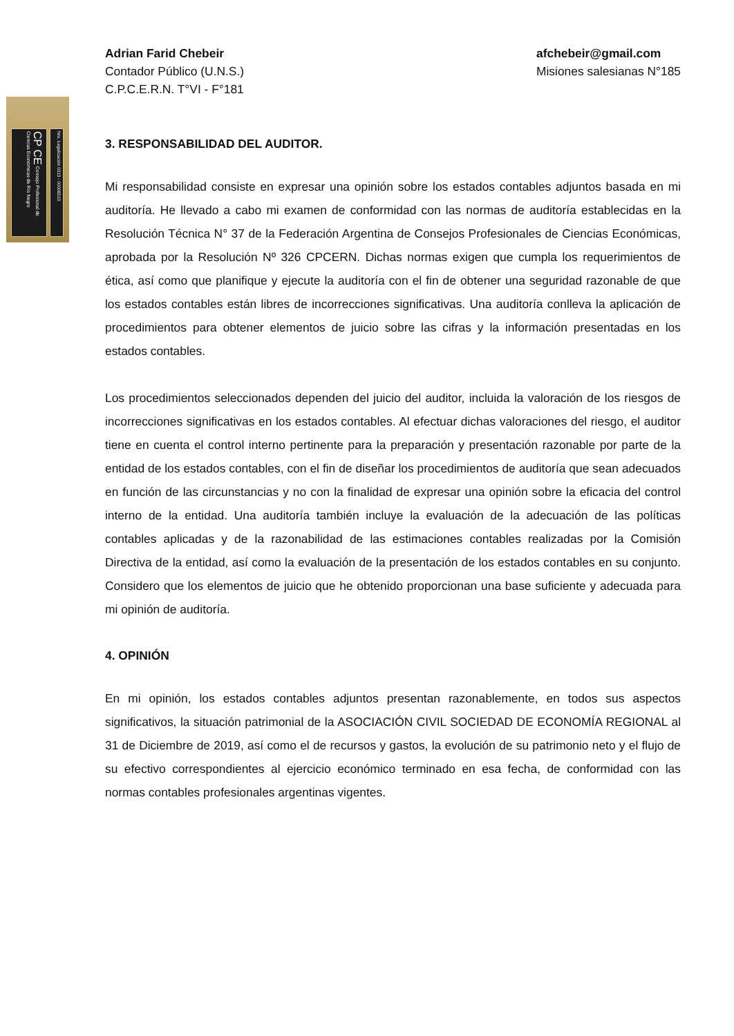CP CE Consejo Profesional de Ciencias Económicas de Río Negro
Nro. Legalización 0013 - 00006510
Adrian Farid Chebeir
Contador Público (U.N.S.)
C.P.C.E.R.N. T°VI - F°181
afchebeir@gmail.com
Misiones salesianas N°185
3. RESPONSABILIDAD DEL AUDITOR.
Mi responsabilidad consiste en expresar una opinión sobre los estados contables adjuntos basada en mi auditoría. He llevado a cabo mi examen de conformidad con las normas de auditoría establecidas en la Resolución Técnica N° 37 de la Federación Argentina de Consejos Profesionales de Ciencias Económicas, aprobada por la Resolución Nº 326 CPCERN. Dichas normas exigen que cumpla los requerimientos de ética, así como que planifique y ejecute la auditoría con el fin de obtener una seguridad razonable de que los estados contables están libres de incorrecciones significativas. Una auditoría conlleva la aplicación de procedimientos para obtener elementos de juicio sobre las cifras y la información presentadas en los estados contables.
Los procedimientos seleccionados dependen del juicio del auditor, incluida la valoración de los riesgos de incorrecciones significativas en los estados contables. Al efectuar dichas valoraciones del riesgo, el auditor tiene en cuenta el control interno pertinente para la preparación y presentación razonable por parte de la entidad de los estados contables, con el fin de diseñar los procedimientos de auditoría que sean adecuados en función de las circunstancias y no con la finalidad de expresar una opinión sobre la eficacia del control interno de la entidad. Una auditoría también incluye la evaluación de la adecuación de las políticas contables aplicadas y de la razonabilidad de las estimaciones contables realizadas por la Comisión Directiva de la entidad, así como la evaluación de la presentación de los estados contables en su conjunto. Considero que los elementos de juicio que he obtenido proporcionan una base suficiente y adecuada para mi opinión de auditoría.
4. OPINIÓN
En mi opinión, los estados contables adjuntos presentan razonablemente, en todos sus aspectos significativos, la situación patrimonial de la ASOCIACIÓN CIVIL SOCIEDAD DE ECONOMÍA REGIONAL al 31 de Diciembre de 2019, así como el de recursos y gastos, la evolución de su patrimonio neto y el flujo de su efectivo correspondientes al ejercicio económico terminado en esa fecha, de conformidad con las normas contables profesionales argentinas vigentes.